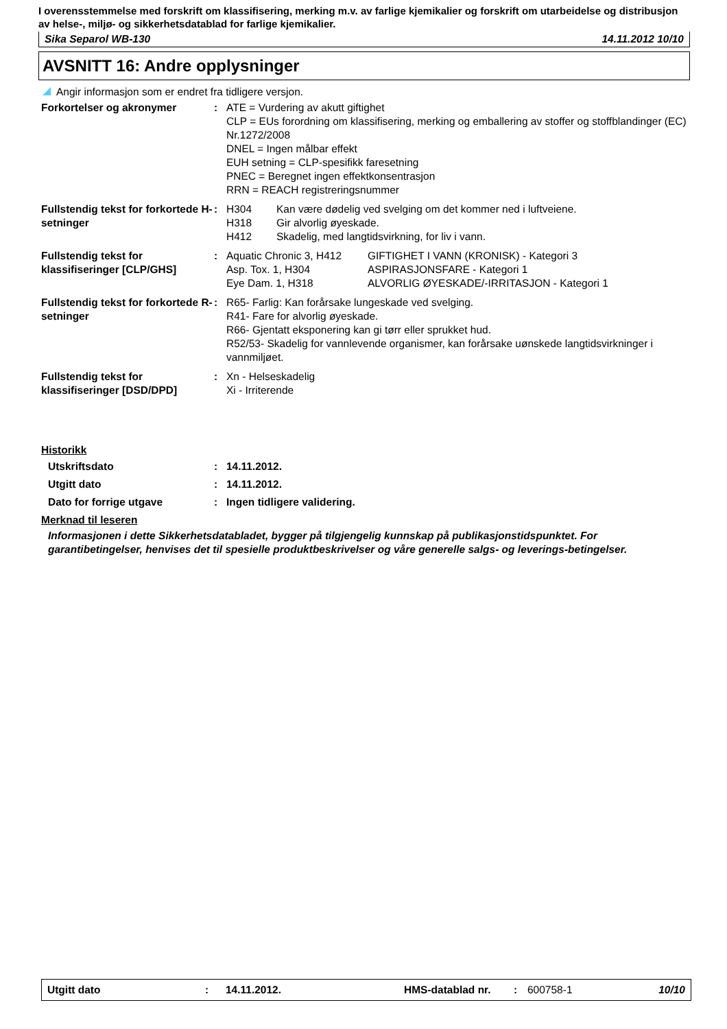I overensstemmelse med forskrift om klassifisering, merking m.v. av farlige kjemikalier og forskrift om utarbeidelse og distribusjon av helse-, miljø- og sikkerhetsdatablad for farlige kjemikalier.
Sika Separol WB-130 14.11.2012 10/10
AVSNITT 16: Andre opplysninger
Angir informasjon som er endret fra tidligere versjon.
Forkortelser og akronymer : ATE = Vurdering av akutt giftighet
CLP = EUs forordning om klassifisering, merking og emballering av stoffer og stoffblandinger (EC) Nr.1272/2008
DNEL = Ingen målbar effekt
EUH setning = CLP-spesifikk faresetning
PNEC = Beregnet ingen effektkonsentrasjon
RRN = REACH registreringsnummer
Fullstendig tekst for forkortede H-setninger
: H304 Kan være dødelig ved svelging om det kommer ned i luftveiene. H318 Gir alvorlig øyeskade. H412 Skadelig, med langtidsvirkning, for liv i vann.
Fullstendig tekst for klassifiseringer [CLP/GHS]
: Aquatic Chronic 3, H412 GIFTIGHET I VANN (KRONISK) - Kategori 3 Asp. Tox. 1, H304 ASPIRASJONSFARE - Kategori 1 Eye Dam. 1, H318 ALVORLIG ØYESKADE/-IRRITASJON - Kategori 1
Fullstendig tekst for forkortede R-setninger
: R65- Farlig: Kan forårsake lungeskade ved svelging.
R41- Fare for alvorlig øyeskade.
R66- Gjentatt eksponering kan gi tørr eller sprukket hud.
R52/53- Skadelig for vannlevende organismer, kan forårsake uønskede langtidsvirkninger i vannmiljøet.
Fullstendig tekst for klassifiseringer [DSD/DPD]
: Xn - Helseskadelig
Xi - Irriterende
Historikk
Utskriftsdato : 14.11.2012.
Utgitt dato : 14.11.2012.
Dato for forrige utgave : Ingen tidligere validering.
Merknad til leseren
Informasjonen i dette Sikkerhetsdatabladet, bygger på tilgjengelig kunnskap på publikasjonstidspunktet. For garantibetingelser, henvises det til spesielle produktbeskrivelser og våre generelle salgs- og leverings-betingelser.
Utgitt dato: 14.11.2012. HMS-datablad nr.: 600758-1 10/10